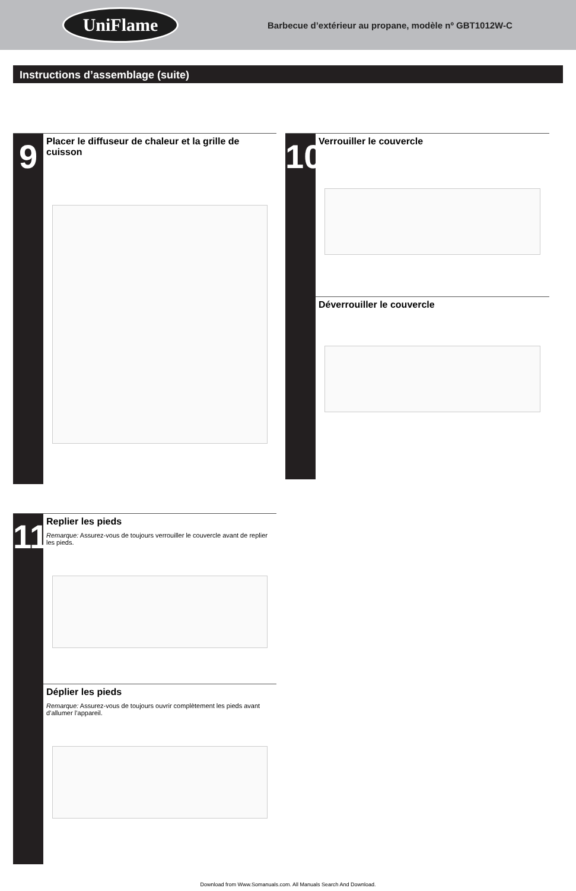UniFlame
Barbecue d’extérieur au propane, modèle nº GBT1012W-C
Instructions d’assemblage (suite)
9
Placer le diffuseur de chaleur et la grille de cuisson
10
Verrouiller le couvercle
Déverrouiller le couvercle
11
Replier les pieds
Remarque: Assurez-vous de toujours verrouiller le couvercle avant de replier les pieds.
Déplier les pieds
Remarque: Assurez-vous de toujours ouvrir complètement les pieds avant d’allumer l’appareil.
Download from Www.Somanuals.com. All Manuals Search And Download.